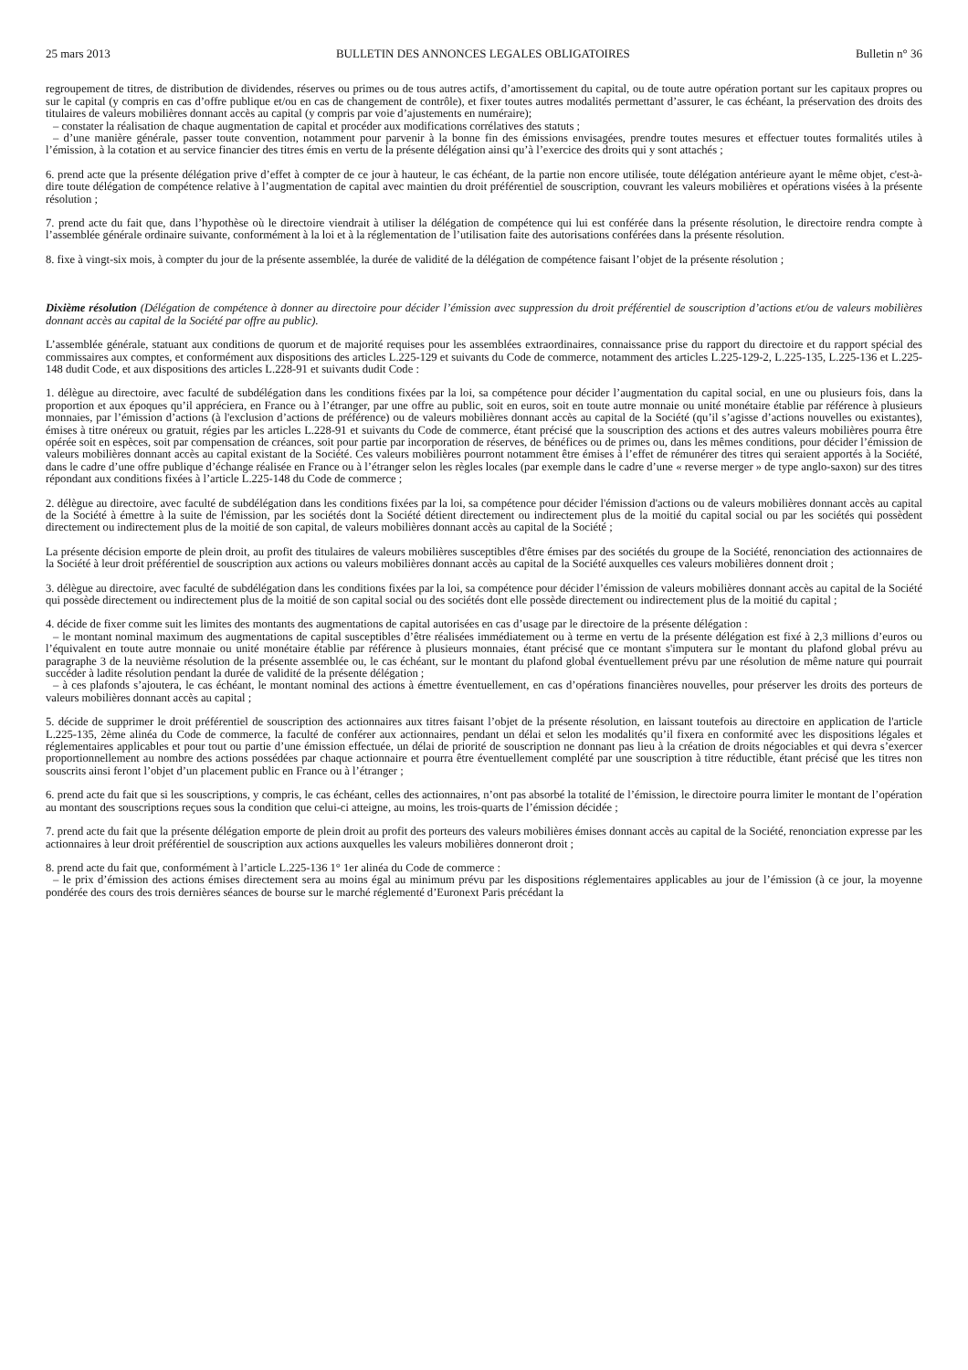25 mars 2013 BULLETIN DES ANNONCES LEGALES OBLIGATOIRES Bulletin n° 36
regroupement de titres, de distribution de dividendes, réserves ou primes ou de tous autres actifs, d’amortissement du capital, ou de toute autre opération portant sur les capitaux propres ou sur le capital (y compris en cas d’offre publique et/ou en cas de changement de contrôle), et fixer toutes autres modalités permettant d’assurer, le cas échéant, la préservation des droits des titulaires de valeurs mobilières donnant accès au capital (y compris par voie d’ajustements en numéraire);
– constater la réalisation de chaque augmentation de capital et procéder aux modifications corrélatives des statuts ;
– d’une manière générale, passer toute convention, notamment pour parvenir à la bonne fin des émissions envisagées, prendre toutes mesures et effectuer toutes formalités utiles à l’émission, à la cotation et au service financier des titres émis en vertu de la présente délégation ainsi qu’à l’exercice des droits qui y sont attachés ;
6. prend acte que la présente délégation prive d’effet à compter de ce jour à hauteur, le cas échéant, de la partie non encore utilisée, toute délégation antérieure ayant le même objet, c'est-à-dire toute délégation de compétence relative à l’augmentation de capital avec maintien du droit préférentiel de souscription, couvrant les valeurs mobilières et opérations visées à la présente résolution ;
7. prend acte du fait que, dans l’hypothèse où le directoire viendrait à utiliser la délégation de compétence qui lui est conférée dans la présente résolution, le directoire rendra compte à l’assemblée générale ordinaire suivante, conformément à la loi et à la réglementation de l’utilisation faite des autorisations conférées dans la présente résolution.
8. fixe à vingt-six mois, à compter du jour de la présente assemblée, la durée de validité de la délégation de compétence faisant l’objet de la présente résolution ;
Dixième résolution (Délégation de compétence à donner au directoire pour décider l’émission avec suppression du droit préférentiel de souscription d’actions et/ou de valeurs mobilières donnant accès au capital de la Société par offre au public).
L’assemblée générale, statuant aux conditions de quorum et de majorité requises pour les assemblées extraordinaires, connaissance prise du rapport du directoire et du rapport spécial des commissaires aux comptes, et conformément aux dispositions des articles L.225-129 et suivants du Code de commerce, notamment des articles L.225-129-2, L.225-135, L.225-136 et L.225-148 dudit Code, et aux dispositions des articles L.228-91 et suivants dudit Code :
1. délègue au directoire, avec faculté de subdélégation dans les conditions fixées par la loi, sa compétence pour décider l’augmentation du capital social, en une ou plusieurs fois, dans la proportion et aux époques qu’il appréciera, en France ou à l’étranger, par une offre au public, soit en euros, soit en toute autre monnaie ou unité monétaire établie par référence à plusieurs monnaies, par l’émission d’actions (à l'exclusion d’actions de préférence) ou de valeurs mobilières donnant accès au capital de la Société (qu’il s’agisse d’actions nouvelles ou existantes), émises à titre onéreux ou gratuit, régies par les articles L.228-91 et suivants du Code de commerce, étant précisé que la souscription des actions et des autres valeurs mobilières pourra être opérée soit en espèces, soit par compensation de créances, soit pour partie par incorporation de réserves, de bénéfices ou de primes ou, dans les mêmes conditions, pour décider l’émission de valeurs mobilières donnant accès au capital existant de la Société. Ces valeurs mobilières pourront notamment être émises à l’effet de rémunérer des titres qui seraient apportés à la Société, dans le cadre d’une offre publique d’échange réalisée en France ou à l’étranger selon les règles locales (par exemple dans le cadre d’une « reverse merger » de type anglo-saxon) sur des titres répondant aux conditions fixées à l’article L.225-148 du Code de commerce ;
2. délègue au directoire, avec faculté de subdélégation dans les conditions fixées par la loi, sa compétence pour décider l'émission d'actions ou de valeurs mobilières donnant accès au capital de la Société à émettre à la suite de l'émission, par les sociétés dont la Société détient directement ou indirectement plus de la moitié du capital social ou par les sociétés qui possèdent directement ou indirectement plus de la moitié de son capital, de valeurs mobilières donnant accès au capital de la Société ;
La présente décision emporte de plein droit, au profit des titulaires de valeurs mobilières susceptibles d'être émises par des sociétés du groupe de la Société, renonciation des actionnaires de la Société à leur droit préférentiel de souscription aux actions ou valeurs mobilières donnant accès au capital de la Société auxquelles ces valeurs mobilières donnent droit ;
3. délègue au directoire, avec faculté de subdélégation dans les conditions fixées par la loi, sa compétence pour décider l’émission de valeurs mobilières donnant accès au capital de la Société qui possède directement ou indirectement plus de la moitié de son capital social ou des sociétés dont elle possède directement ou indirectement plus de la moitié du capital ;
4. décide de fixer comme suit les limites des montants des augmentations de capital autorisées en cas d’usage par le directoire de la présente délégation :
– le montant nominal maximum des augmentations de capital susceptibles d’être réalisées immédiatement ou à terme en vertu de la présente délégation est fixé à 2,3 millions d’euros ou l’équivalent en toute autre monnaie ou unité monétaire établie par référence à plusieurs monnaies, étant précisé que ce montant s'imputera sur le montant du plafond global prévu au paragraphe 3 de la neuvième résolution de la présente assemblée ou, le cas échéant, sur le montant du plafond global éventuellement prévu par une résolution de même nature qui pourrait succéder à ladite résolution pendant la durée de validité de la présente délégation ;
– à ces plafonds s’ajoutera, le cas échéant, le montant nominal des actions à émettre éventuellement, en cas d’opérations financières nouvelles, pour préserver les droits des porteurs de valeurs mobilières donnant accès au capital ;
5. décide de supprimer le droit préférentiel de souscription des actionnaires aux titres faisant l’objet de la présente résolution, en laissant toutefois au directoire en application de l'article L.225-135, 2ème alinéa du Code de commerce, la faculté de conférer aux actionnaires, pendant un délai et selon les modalités qu’il fixera en conformité avec les dispositions légales et réglementaires applicables et pour tout ou partie d’une émission effectuée, un délai de priorité de souscription ne donnant pas lieu à la création de droits négociables et qui devra s’exercer proportionnellement au nombre des actions possédées par chaque actionnaire et pourra être éventuellement complété par une souscription à titre réductible, étant précisé que les titres non souscrits ainsi feront l’objet d’un placement public en France ou à l’étranger ;
6. prend acte du fait que si les souscriptions, y compris, le cas échéant, celles des actionnaires, n’ont pas absorbé la totalité de l’émission, le directoire pourra limiter le montant de l’opération au montant des souscriptions reçues sous la condition que celui-ci atteigne, au moins, les trois-quarts de l’émission décidée ;
7. prend acte du fait que la présente délégation emporte de plein droit au profit des porteurs des valeurs mobilières émises donnant accès au capital de la Société, renonciation expresse par les actionnaires à leur droit préférentiel de souscription aux actions auxquelles les valeurs mobilières donneront droit ;
8. prend acte du fait que, conformément à l’article L.225-136 1° 1er alinéa du Code de commerce :
– le prix d’émission des actions émises directement sera au moins égal au minimum prévu par les dispositions réglementaires applicables au jour de l’émission (à ce jour, la moyenne pondérée des cours des trois dernières séances de bourse sur le marché réglementé d’Euronext Paris précédant la